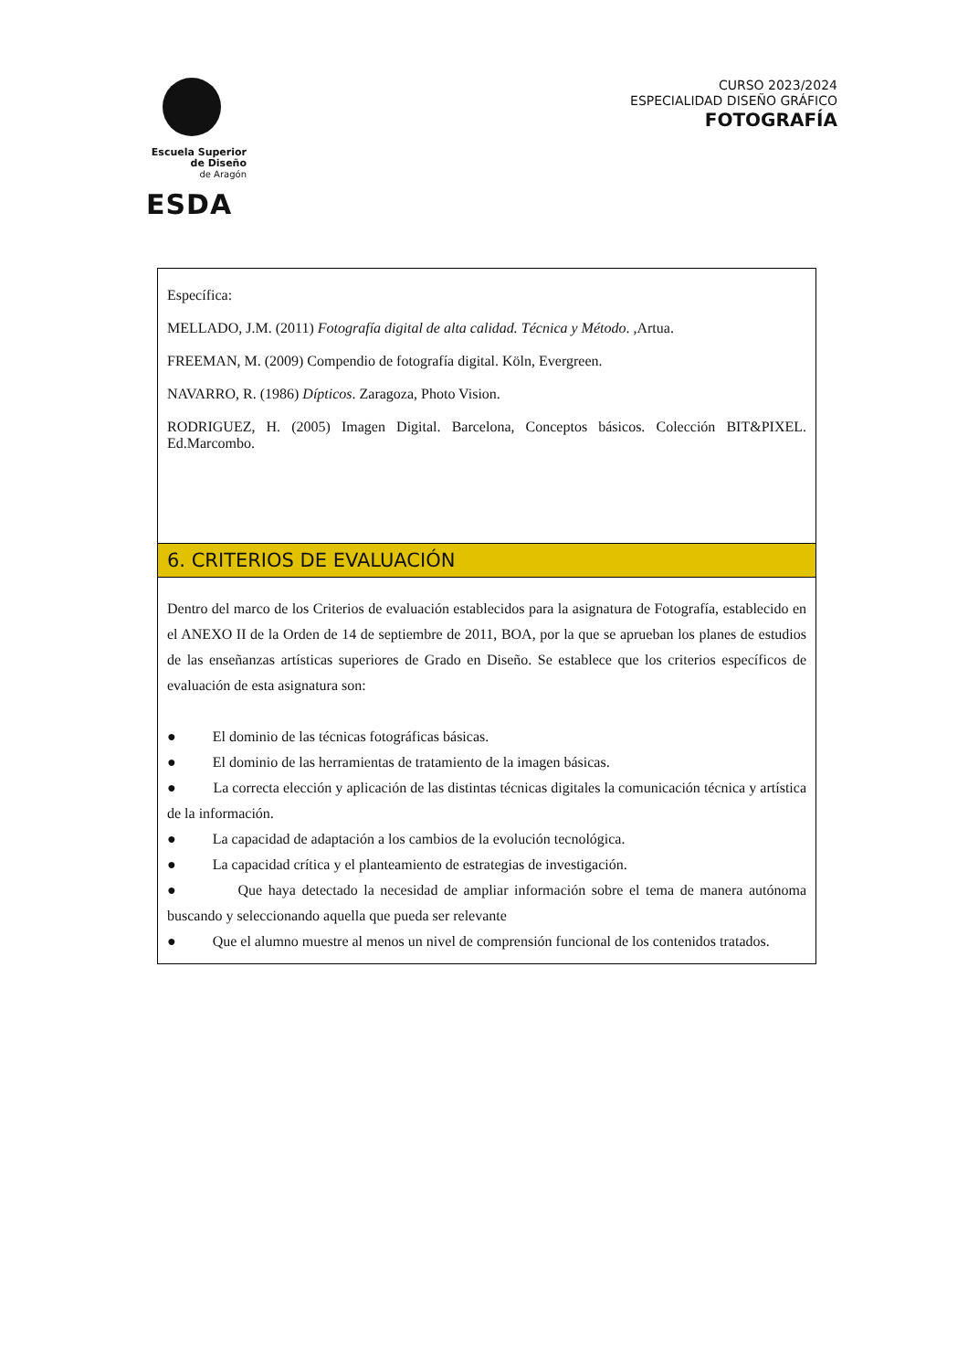Escuela Superior
de Diseño
de Aragón
ESDA
CURSO 2023/2024
ESPECIALIDAD DISEÑO GRÁFICO
FOTOGRAFÍA
| Específica: MELLADO, J.M. (2011) Fotografía digital de alta calidad. Técnica y Método . ,Artua. FREEMAN, M. (2009) Compendio de fotografía digital. Köln, Evergreen. NAVARRO, R. (1986) Dípticos . Zaragoza, Photo Vision. RODRIGUEZ, H. (2005) Imagen Digital. Barcelona, Conceptos básicos. Colección BIT&PIXEL. Ed.Marcombo. |
| 6. CRITERIOS DE EVALUACIÓN |
| Dentro del marco de los Criterios de evaluación establecidos para la asignatura de Fotografía, establecido en el ANEXO II de la Orden de 14 de septiembre de 2011, BOA, por la que se aprueban los planes de estudios de las enseñanzas artísticas superiores de Grado en Diseño. Se establece que los criterios específicos de evaluación de esta asignatura son: ● El dominio de las técnicas fotográficas básicas. ● El dominio de las herramientas de tratamiento de la imagen básicas. ● La correcta elección y aplicación de las distintas técnicas digitales la comunicación técnica y artística de la información. ● La capacidad de adaptación a los cambios de la evolución tecnológica. ● La capacidad crítica y el planteamiento de estrategias de investigación. ● Que haya detectado la necesidad de ampliar información sobre el tema de manera autónoma buscando y seleccionando aquella que pueda ser relevante ● Que el alumno muestre al menos un nivel de comprensión funcional de los contenidos tratados. |